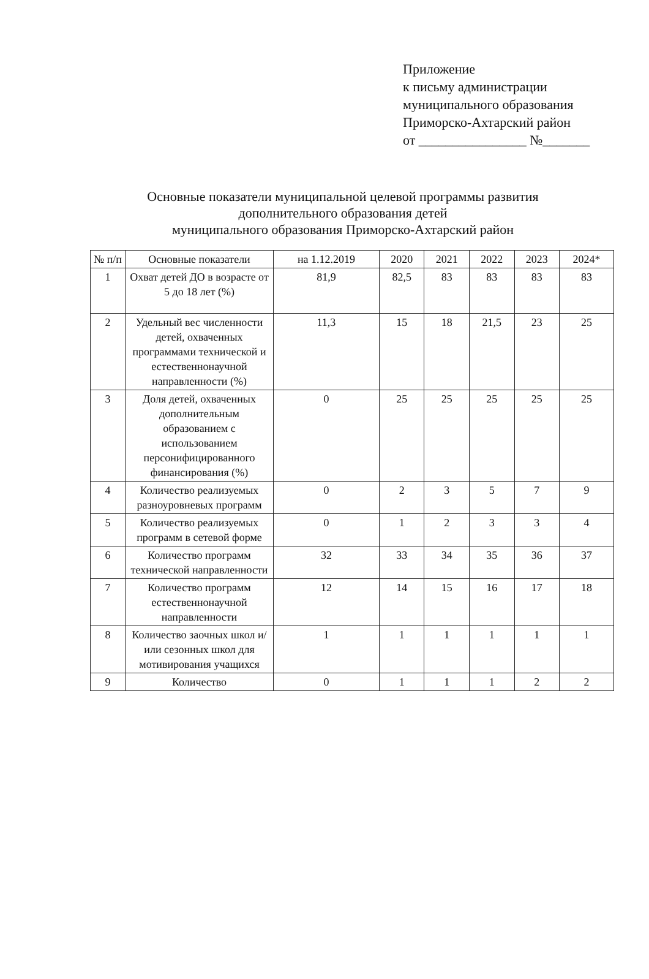Приложение
к письму администрации
муниципального образования
Приморско-Ахтарский район
от ________________ №_______
Основные показатели муниципальной целевой программы развития
дополнительного образования детей
муниципального образования Приморско-Ахтарский район
| № п/п | Основные показатели | на 1.12.2019 | 2020 | 2021 | 2022 | 2023 | 2024* |
| --- | --- | --- | --- | --- | --- | --- | --- |
| 1 | Охват детей ДО в возрасте от 5 до 18 лет (%) | 81,9 | 82,5 | 83 | 83 | 83 | 83 |
| 2 | Удельный вес численности детей, охваченных программами технической и естественнонаучной направленности (%) | 11,3 | 15 | 18 | 21,5 | 23 | 25 |
| 3 | Доля детей, охваченных дополнительным образованием с использованием персонифицированного финансирования (%) | 0 | 25 | 25 | 25 | 25 | 25 |
| 4 | Количество реализуемых разноуровневых программ | 0 | 2 | 3 | 5 | 7 | 9 |
| 5 | Количество реализуемых программ в сетевой форме | 0 | 1 | 2 | 3 | 3 | 4 |
| 6 | Количество программ технической направленности | 32 | 33 | 34 | 35 | 36 | 37 |
| 7 | Количество программ естественнонаучной направленности | 12 | 14 | 15 | 16 | 17 | 18 |
| 8 | Количество заочных школ и/или сезонных школ для мотивирования учащихся | 1 | 1 | 1 | 1 | 1 | 1 |
| 9 | Количество | 0 | 1 | 1 | 1 | 2 | 2 |